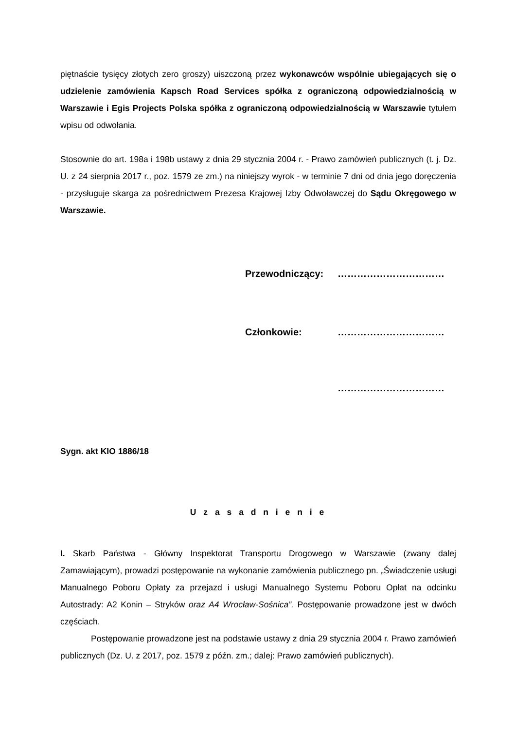piętnaście tysięcy złotych zero groszy) uiszczoną przez wykonawców wspólnie ubiegających się o udzielenie zamówienia Kapsch Road Services spółka z ograniczoną odpowiedzialnością w Warszawie i Egis Projects Polska spółka z ograniczoną odpowiedzialnością w Warszawie tytułem wpisu od odwołania.
Stosownie do art. 198a i 198b ustawy z dnia 29 stycznia 2004 r. - Prawo zamówień publicznych (t. j. Dz. U. z 24 sierpnia 2017 r., poz. 1579 ze zm.) na niniejszy wyrok - w terminie 7 dni od dnia jego doręczenia - przysługuje skarga za pośrednictwem Prezesa Krajowej Izby Odwoławczej do Sądu Okręgowego w Warszawie.
Przewodniczący: ……………………………
Członkowie: ……………………………
……………………………
Sygn. akt KIO 1886/18
U z a s a d n i e n i e
I. Skarb Państwa - Główny Inspektorat Transportu Drogowego w Warszawie (zwany dalej Zamawiającym), prowadzi postępowanie na wykonanie zamówienia publicznego pn. „Świadczenie usługi Manualnego Poboru Opłaty za przejazd i usługi Manualnego Systemu Poboru Opłat na odcinku Autostrady: A2 Konin – Stryków oraz A4 Wrocław-Sośnica”. Postępowanie prowadzone jest w dwóch częściach.
Postępowanie prowadzone jest na podstawie ustawy z dnia 29 stycznia 2004 r. Prawo zamówień publicznych (Dz. U. z 2017, poz. 1579 z późn. zm.; dalej: Prawo zamówień publicznych).